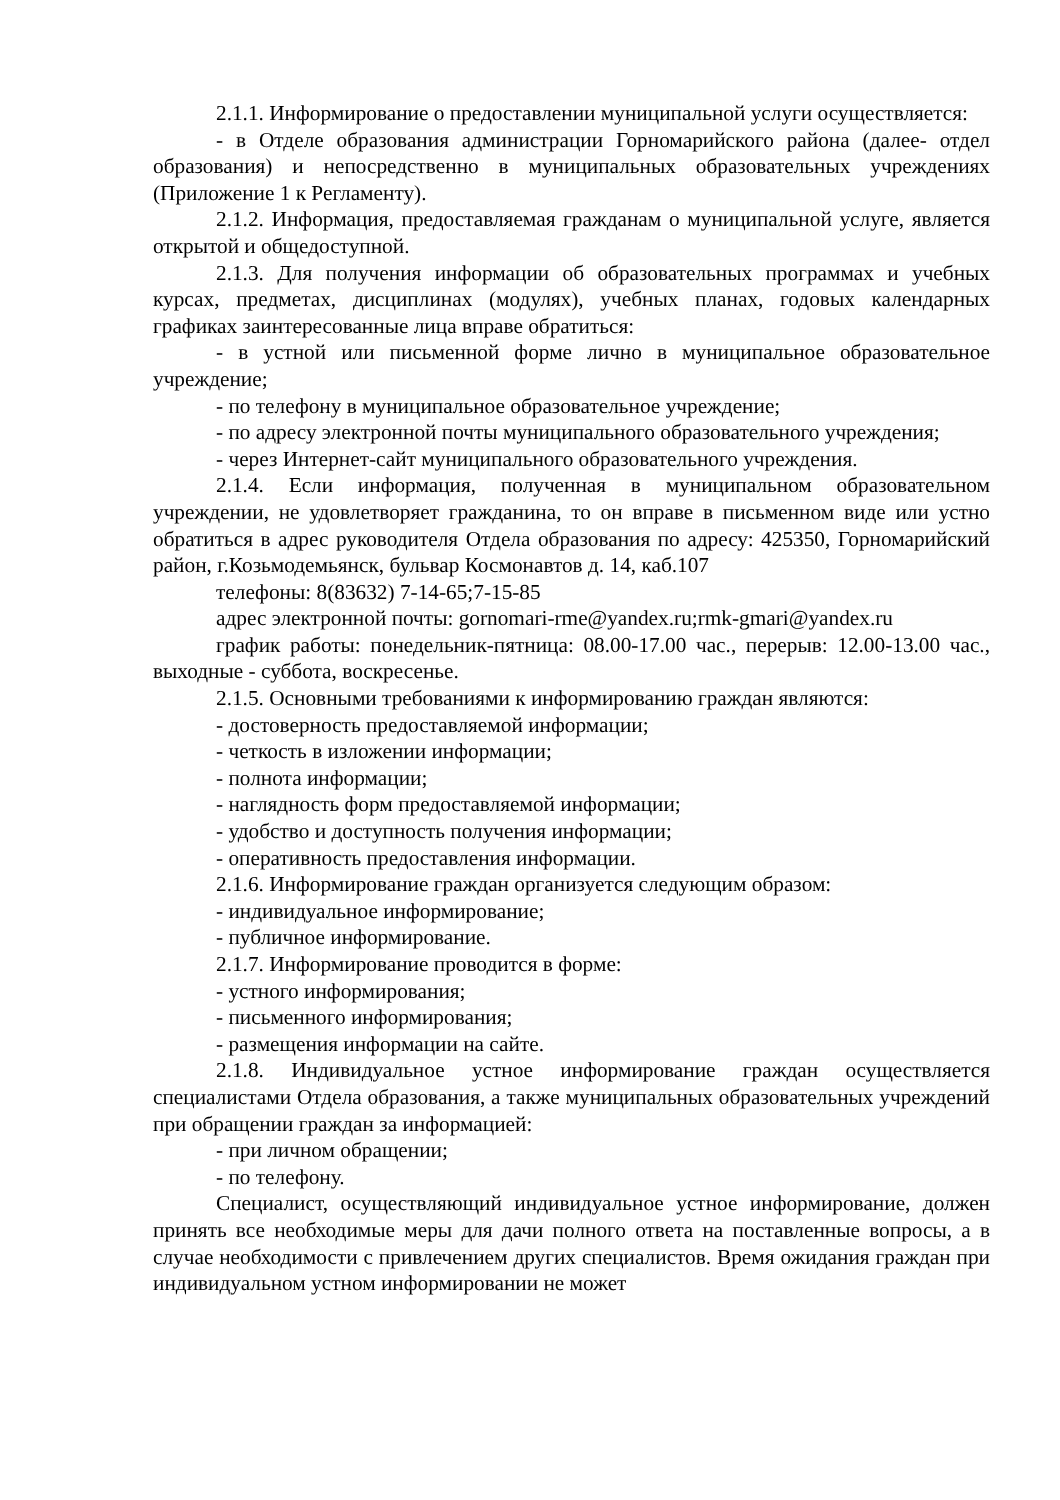2.1.1. Информирование о предоставлении муниципальной услуги осуществляется:
- в Отделе образования администрации Горномарийского района (далее- отдел образования) и непосредственно в муниципальных образовательных учреждениях (Приложение 1 к Регламенту).
2.1.2. Информация, предоставляемая гражданам о муниципальной услуге, является открытой и общедоступной.
2.1.3. Для получения информации об образовательных программах и учебных курсах, предметах, дисциплинах (модулях), учебных планах, годовых календарных графиках заинтересованные лица вправе обратиться:
- в устной или письменной форме лично в муниципальное образовательное учреждение;
- по телефону в муниципальное образовательное учреждение;
- по адресу электронной почты муниципального образовательного учреждения;
- через Интернет-сайт муниципального образовательного учреждения.
2.1.4. Если информация, полученная в муниципальном образовательном учреждении, не удовлетворяет гражданина, то он вправе в письменном виде или устно обратиться в адрес руководителя Отдела образования по адресу: 425350, Горномарийский район, г.Козьмодемьянск, бульвар Космонавтов д. 14, каб.107
телефоны: 8(83632) 7-14-65;7-15-85
адрес электронной почты: gornomari-rme@yandex.ru;rmk-gmari@yandex.ru
график работы: понедельник-пятница: 08.00-17.00 час., перерыв: 12.00-13.00 час., выходные - суббота, воскресенье.
2.1.5. Основными требованиями к информированию граждан являются:
- достоверность предоставляемой информации;
- четкость в изложении информации;
- полнота информации;
- наглядность форм предоставляемой информации;
- удобство и доступность получения информации;
- оперативность предоставления информации.
2.1.6. Информирование граждан организуется следующим образом:
- индивидуальное информирование;
- публичное информирование.
2.1.7. Информирование проводится в форме:
- устного информирования;
- письменного информирования;
- размещения информации на сайте.
2.1.8. Индивидуальное устное информирование граждан осуществляется специалистами Отдела образования, а также муниципальных образовательных учреждений при обращении граждан за информацией:
- при личном обращении;
- по телефону.
Специалист, осуществляющий индивидуальное устное информирование, должен принять все необходимые меры для дачи полного ответа на поставленные вопросы, а в случае необходимости с привлечением других специалистов. Время ожидания граждан при индивидуальном устном информировании не может